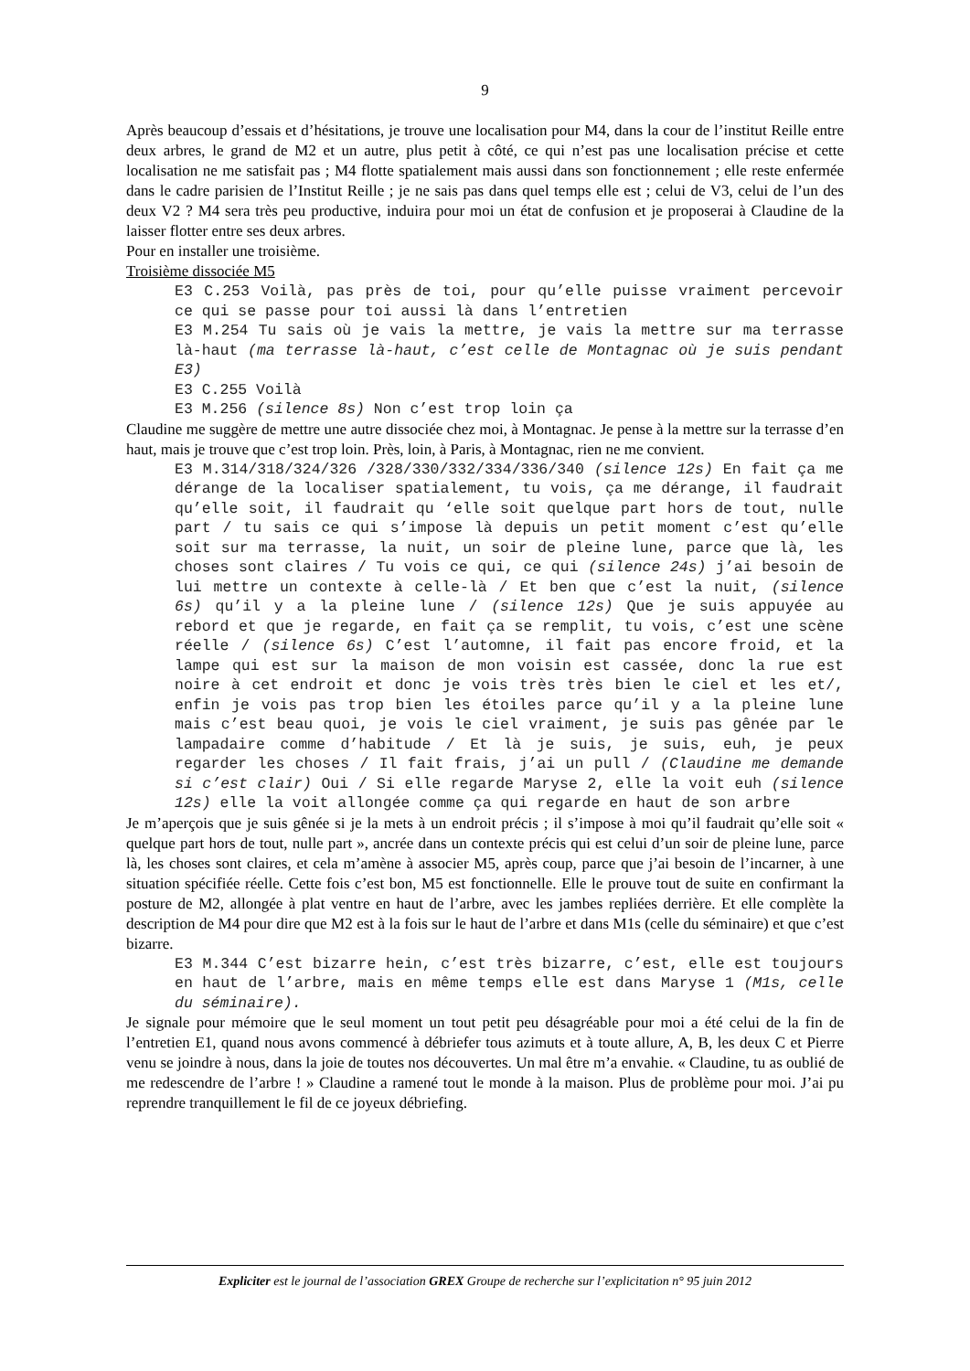9
Après beaucoup d’essais et d’hésitations, je trouve une localisation pour M4, dans la cour de l’institut Reille entre deux arbres, le grand de M2 et un autre, plus petit à côté, ce qui n’est pas une localisation précise et cette localisation ne me satisfait pas ; M4 flotte spatialement mais aussi dans son fonctionnement ; elle reste enfermée dans le cadre parisien de l’Institut Reille ; je ne sais pas dans quel temps elle est ; celui de V3, celui de l’un des deux V2 ? M4 sera très peu productive, induira pour moi un état de confusion et je proposerai à Claudine de la laisser flotter entre ses deux arbres.
Pour en installer une troisième.
Troisième dissociée M5
E3 C.253 Voilà, pas près de toi, pour qu’elle puisse vraiment percevoir ce qui se passe pour toi aussi là dans l’entretien
E3 M.254 Tu sais où je vais la mettre, je vais la mettre sur ma terrasse là-haut (ma terrasse là-haut, c’est celle de Montagnac où je suis pendant E3)
E3 C.255 Voilà
E3 M.256 (silence 8s) Non c’est trop loin ça
Claudine me suggère de mettre une autre dissociée chez moi, à Montagnac. Je pense à la mettre sur la terrasse d’en haut, mais je trouve que c’est trop loin. Près, loin, à Paris, à Montagnac, rien ne me convient.
E3 M.314/318/324/326 /328/330/332/334/336/340 (silence 12s) En fait ça me dérange de la localiser spatialement, tu vois, ça me dérange, il faudrait qu’elle soit, il faudrait qu ‘elle soit quelque part hors de tout, nulle part / tu sais ce qui s’impose là depuis un petit moment c’est qu’elle soit sur ma terrasse, la nuit, un soir de pleine lune, parce que là, les choses sont claires / Tu vois ce qui, ce qui (silence 24s) j’ai besoin de lui mettre un contexte à celle-là / Et ben que c’est la nuit, (silence 6s) qu’il y a la pleine lune / (silence 12s) Que je suis appuyée au rebord et que je regarde, en fait ça se remplit, tu vois, c’est une scène réelle / (silence 6s) C’est l’automne, il fait pas encore froid, et la lampe qui est sur la maison de mon voisin est cassée, donc la rue est noire à cet endroit et donc je vois très très bien le ciel et les et/, enfin je vois pas trop bien les étoiles parce qu’il y a la pleine lune mais c’est beau quoi, je vois le ciel vraiment, je suis pas gênée par le lampadaire comme d’habitude / Et là je suis, je suis, euh, je peux regarder les choses / Il fait frais, j’ai un pull / (Claudine me demande si c’est clair) Oui / Si elle regarde Maryse 2, elle la voit euh (silence 12s) elle la voit allongée comme ça qui regarde en haut de son arbre
Je m’aperçois que je suis gênée si je la mets à un endroit précis ; il s’impose à moi qu’il faudrait qu’elle soit « quelque part hors de tout, nulle part », ancrée dans un contexte précis qui est celui d’un soir de pleine lune, parce là, les choses sont claires, et cela m’amène à associer M5, après coup, parce que j’ai besoin de l’incarner, à une situation spécifiée réelle. Cette fois c’est bon, M5 est fonctionnelle. Elle le prouve tout de suite en confirmant la posture de M2, allongée à plat ventre en haut de l’arbre, avec les jambes repliées derrière. Et elle complète la description de M4 pour dire que M2 est à la fois sur le haut de l’arbre et dans M1s (celle du séminaire) et que c’est bizarre.
E3 M.344 C’est bizarre hein, c’est très bizarre, c’est, elle est toujours en haut de l’arbre, mais en même temps elle est dans Maryse 1 (M1s, celle du séminaire).
Je signale pour mémoire que le seul moment un tout petit peu désagréable pour moi a été celui de la fin de l’entretien E1, quand nous avons commencé à débriefer tous azimuts et à toute allure, A, B, les deux C et Pierre venu se joindre à nous, dans la joie de toutes nos découvertes. Un mal être m’a envahie. « Claudine, tu as oublié de me redescendre de l’arbre ! » Claudine a ramené tout le monde à la maison. Plus de problème pour moi. J’ai pu reprendre tranquillement le fil de ce joyeux débriefing.
Expliciter est le journal de l’association GREX Groupe de recherche sur l’explicitation n° 95 juin 2012